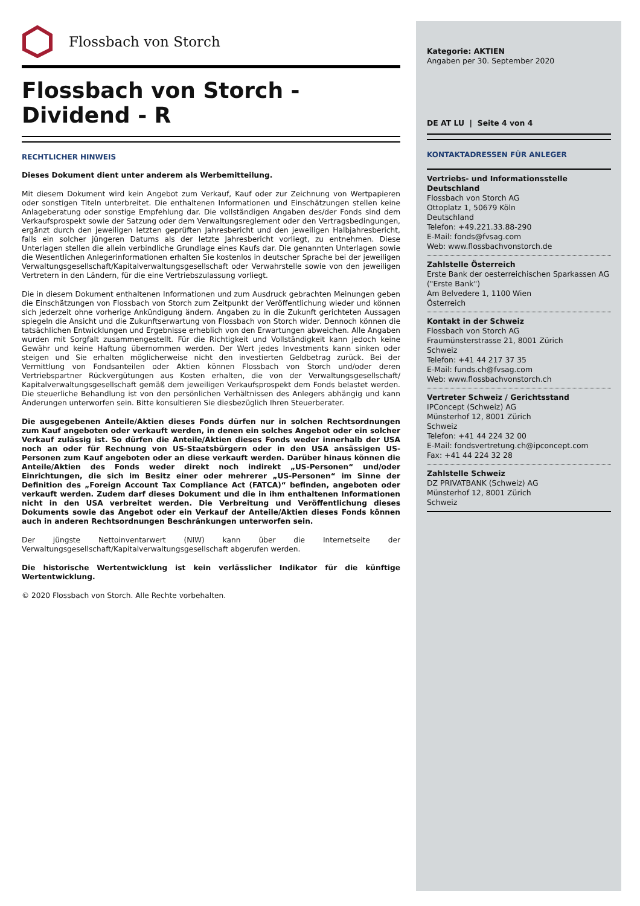Flossbach von Storch
Flossbach von Storch -
Dividend - R
RECHTLICHER HINWEIS
Dieses Dokument dient unter anderem als Werbemitteilung.
Mit diesem Dokument wird kein Angebot zum Verkauf, Kauf oder zur Zeichnung von Wertpapieren oder sonstigen Titeln unterbreitet. Die enthaltenen Informationen und Einschätzungen stellen keine Anlageberatung oder sonstige Empfehlung dar. Die vollständigen Angaben des/der Fonds sind dem Verkaufsprospekt sowie der Satzung oder dem Verwaltungsreglement oder den Vertragsbedingungen, ergänzt durch den jeweiligen letzten geprüften Jahresbericht und den jeweiligen Halbjahresbericht, falls ein solcher jüngeren Datums als der letzte Jahresbericht vorliegt, zu entnehmen. Diese Unterlagen stellen die allein verbindliche Grundlage eines Kaufs dar. Die genannten Unterlagen sowie die Wesentlichen Anlegerinformationen erhalten Sie kostenlos in deutscher Sprache bei der jeweiligen Verwaltungsgesellschaft/Kapitalverwaltungsgesellschaft oder Verwahrstelle sowie von den jeweiligen Vertretern in den Ländern, für die eine Vertriebszulassung vorliegt.
Die in diesem Dokument enthaltenen Informationen und zum Ausdruck gebrachten Meinungen geben die Einschätzungen von Flossbach von Storch zum Zeitpunkt der Veröffentlichung wieder und können sich jederzeit ohne vorherige Ankündigung ändern. Angaben zu in die Zukunft gerichteten Aussagen spiegeln die Ansicht und die Zukunftserwartung von Flossbach von Storch wider. Dennoch können die tatsächlichen Entwicklungen und Ergebnisse erheblich von den Erwartungen abweichen. Alle Angaben wurden mit Sorgfalt zusammengestellt. Für die Richtigkeit und Vollständigkeit kann jedoch keine Gewähr und keine Haftung übernommen werden. Der Wert jedes Investments kann sinken oder steigen und Sie erhalten möglicherweise nicht den investierten Geldbetrag zurück. Bei der Vermittlung von Fondsanteilen oder Aktien können Flossbach von Storch und/oder deren Vertriebspartner Rückvergütungen aus Kosten erhalten, die von der Verwaltungsgesellschaft/ Kapitalverwaltungsgesellschaft gemäß dem jeweiligen Verkaufsprospekt dem Fonds belastet werden. Die steuerliche Behandlung ist von den persönlichen Verhältnissen des Anlegers abhängig und kann Änderungen unterworfen sein. Bitte konsultieren Sie diesbezüglich Ihren Steuerberater.
Die ausgegebenen Anteile/Aktien dieses Fonds dürfen nur in solchen Rechtsordnungen zum Kauf angeboten oder verkauft werden, in denen ein solches Angebot oder ein solcher Verkauf zulässig ist. So dürfen die Anteile/Aktien dieses Fonds weder innerhalb der USA noch an oder für Rechnung von US-Staatsbürgern oder in den USA ansässigen US-Personen zum Kauf angeboten oder an diese verkauft werden. Darüber hinaus können die Anteile/Aktien des Fonds weder direkt noch indirekt „US-Personen“ und/oder Einrichtungen, die sich im Besitz einer oder mehrerer „US-Personen“ im Sinne der Definition des „Foreign Account Tax Compliance Act (FATCA)“ befinden, angeboten oder verkauft werden. Zudem darf dieses Dokument und die in ihm enthaltenen Informationen nicht in den USA verbreitet werden. Die Verbreitung und Veröffentlichung dieses Dokuments sowie das Angebot oder ein Verkauf der Anteile/Aktien dieses Fonds können auch in anderen Rechtsordnungen Beschränkungen unterworfen sein.
Der jüngste Nettoinventarwert (NIW) kann über die Internetseite der Verwaltungsgesellschaft/Kapitalverwaltungsgesellschaft abgerufen werden.
Die historische Wertentwicklung ist kein verlässlicher Indikator für die künftige Wertentwicklung.
© 2020 Flossbach von Storch. Alle Rechte vorbehalten.
Kategorie: AKTIEN
Angaben per 30. September 2020
DE AT LU | Seite 4 von 4
KONTAKTADRESSEN FÜR ANLEGER
Vertriebs- und Informationsstelle Deutschland
Flossbach von Storch AG
Ottoplatz 1, 50679 Köln
Deutschland
Telefon: +49.221.33.88-290
E-Mail: fonds@fvsag.com
Web: www.flossbachvonstorch.de
Zahlstelle Österreich
Erste Bank der oesterreichischen Sparkassen AG
("Erste Bank")
Am Belvedere 1, 1100 Wien
Österreich
Kontakt in der Schweiz
Flossbach von Storch AG
Fraumünsterstrasse 21, 8001 Zürich
Schweiz
Telefon: +41 44 217 37 35
E-Mail: funds.ch@fvsag.com
Web: www.flossbachvonstorch.ch
Vertreter Schweiz / Gerichtsstand
IPConcept (Schweiz) AG
Münsterhof 12, 8001 Zürich
Schweiz
Telefon: +41 44 224 32 00
E-Mail: fondsvertretung.ch@ipconcept.com
Fax: +41 44 224 32 28
Zahlstelle Schweiz
DZ PRIVATBANK (Schweiz) AG
Münsterhof 12, 8001 Zürich
Schweiz